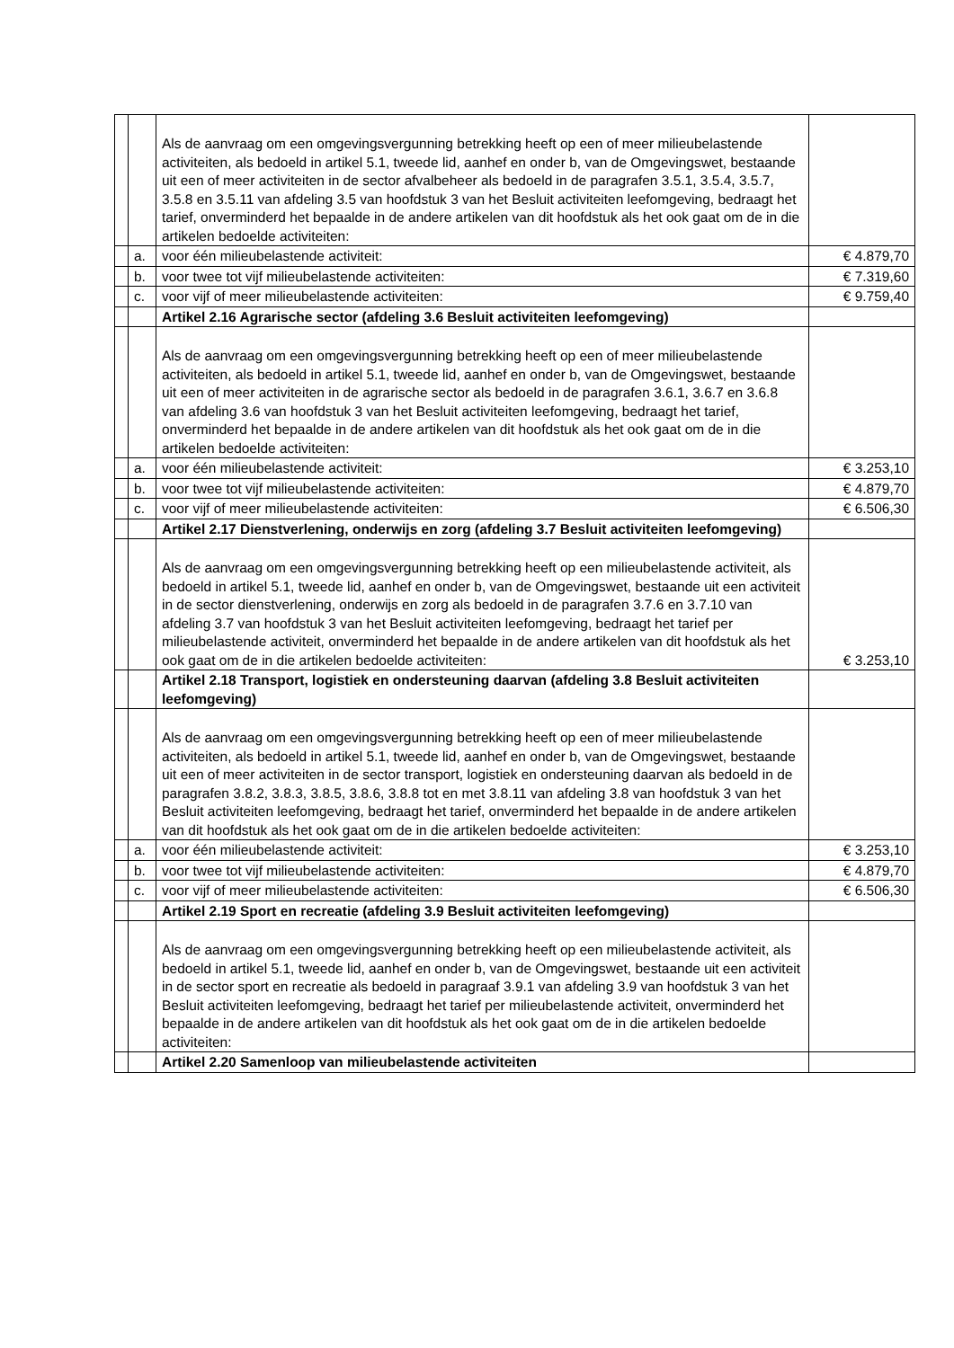| | | Als de aanvraag om een omgevingsvergunning betrekking heeft op een of meer milieubelastende activiteiten, als bedoeld in artikel 5.1, tweede lid, aanhef en onder b, van de Omgevingswet, bestaande uit een of meer activiteiten in de sector afvalbeheer als bedoeld in de paragrafen 3.5.1, 3.5.4, 3.5.7, 3.5.8 en 3.5.11 van afdeling 3.5 van hoofdstuk 3 van het Besluit activiteiten leefomgeving, bedraagt het tarief, onverminderd het bepaalde in de andere artikelen van dit hoofdstuk als het ook gaat om de in die artikelen bedoelde activiteiten: | |
| | a. | voor één milieubelastende activiteit: | € 4.879,70 |
| | b. | voor twee tot vijf milieubelastende activiteiten: | € 7.319,60 |
| | c. | voor vijf of meer milieubelastende activiteiten: | € 9.759,40 |
| | | Artikel 2.16 Agrarische sector (afdeling 3.6 Besluit activiteiten leefomgeving) | |
| | | Als de aanvraag om een omgevingsvergunning betrekking heeft op een of meer milieubelastende activiteiten, als bedoeld in artikel 5.1, tweede lid, aanhef en onder b, van de Omgevingswet, bestaande uit een of meer activiteiten in de agrarische sector als bedoeld in de paragrafen 3.6.1, 3.6.7 en 3.6.8 van afdeling 3.6 van hoofdstuk 3 van het Besluit activiteiten leefomgeving, bedraagt het tarief, onverminderd het bepaalde in de andere artikelen van dit hoofdstuk als het ook gaat om de in die artikelen bedoelde activiteiten: | |
| | a. | voor één milieubelastende activiteit: | € 3.253,10 |
| | b. | voor twee tot vijf milieubelastende activiteiten: | € 4.879,70 |
| | c. | voor vijf of meer milieubelastende activiteiten: | € 6.506,30 |
| | | Artikel 2.17 Dienstverlening, onderwijs en zorg (afdeling 3.7 Besluit activiteiten leefomgeving) | |
| | | Als de aanvraag om een omgevingsvergunning betrekking heeft op een milieubelastende activiteit, als bedoeld in artikel 5.1, tweede lid, aanhef en onder b, van de Omgevingswet, bestaande uit een activiteit in de sector dienstverlening, onderwijs en zorg als bedoeld in de paragrafen 3.7.6 en 3.7.10 van afdeling 3.7 van hoofdstuk 3 van het Besluit activiteiten leefomgeving, bedraagt het tarief per milieubelastende activiteit, onverminderd het bepaalde in de andere artikelen van dit hoofdstuk als het ook gaat om de in die artikelen bedoelde activiteiten: | € 3.253,10 |
| | | Artikel 2.18 Transport, logistiek en ondersteuning daarvan (afdeling 3.8 Besluit activiteiten leefomgeving) | |
| | | Als de aanvraag om een omgevingsvergunning betrekking heeft op een of meer milieubelastende activiteiten, als bedoeld in artikel 5.1, tweede lid, aanhef en onder b, van de Omgevingswet, bestaande uit een of meer activiteiten in de sector transport, logistiek en ondersteuning daarvan als bedoeld in de paragrafen 3.8.2, 3.8.3, 3.8.5, 3.8.6, 3.8.8 tot en met 3.8.11 van afdeling 3.8 van hoofdstuk 3 van het Besluit activiteiten leefomgeving, bedraagt het tarief, onverminderd het bepaalde in de andere artikelen van dit hoofdstuk als het ook gaat om de in die artikelen bedoelde activiteiten: | |
| | a. | voor één milieubelastende activiteit: | € 3.253,10 |
| | b. | voor twee tot vijf milieubelastende activiteiten: | € 4.879,70 |
| | c. | voor vijf of meer milieubelastende activiteiten: | € 6.506,30 |
| | | Artikel 2.19 Sport en recreatie (afdeling 3.9 Besluit activiteiten leefomgeving) | |
| | | Als de aanvraag om een omgevingsvergunning betrekking heeft op een milieubelastende activiteit, als bedoeld in artikel 5.1, tweede lid, aanhef en onder b, van de Omgevingswet, bestaande uit een activiteit in de sector sport en recreatie als bedoeld in paragraaf 3.9.1 van afdeling 3.9 van hoofdstuk 3 van het Besluit activiteiten leefomgeving, bedraagt het tarief per milieubelastende activiteit, onverminderd het bepaalde in de andere artikelen van dit hoofdstuk als het ook gaat om de in die artikelen bedoelde activiteiten: | |
| | | Artikel 2.20 Samenloop van milieubelastende activiteiten | |